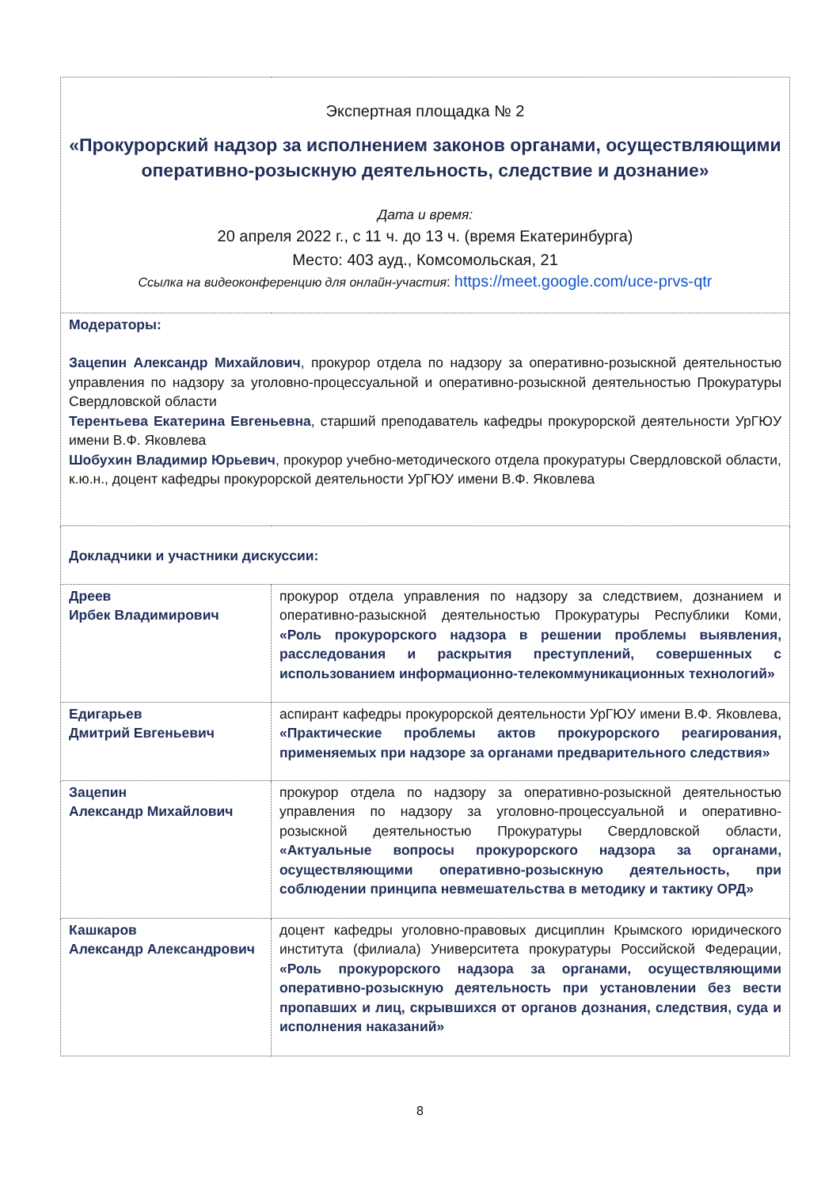| Экспертная площадка № 2 «Прокурорский надзор за исполнением законов органами, осуществляющими оперативно-розыскную деятельность, следствие и дознание» Дата и время: 20 апреля 2022 г., с 11 ч. до 13 ч. (время Екатеринбурга) Место: 403 ауд., Комсомольская, 21 Ссылка на видеоконференцию для онлайн-участия : https://meet.google.com/uce-prvs-qtr | |
| Модераторы: Зацепин Александр Михайлович , прокурор отдела по надзору за оперативно-розыскной деятельностью управления по надзору за уголовно-процессуальной и оперативно-розыскной деятельностью Прокуратуры Свердловской области Терентьева Екатерина Евгеньевна , старший преподаватель кафедры прокурорской деятельности УрГЮУ имени В.Ф. Яковлева Шобухин Владимир Юрьевич , прокурор учебно-методического отдела прокуратуры Свердловской области, к.ю.н., доцент кафедры прокурорской деятельности УрГЮУ имени В.Ф. Яковлева | |
| Докладчики и участники дискуссии: | |
| Дреев Ирбек Владимирович | прокурор отдела управления по надзору за следствием, дознанием и оперативно-разыскной деятельностью Прокуратуры Республики Коми, «Роль прокурорского надзора в решении проблемы выявления, расследования и раскрытия преступлений, совершенных с использованием информационно-телекоммуникационных технологий» |
| Едигарьев Дмитрий Евгеньевич | аспирант кафедры прокурорской деятельности УрГЮУ имени В.Ф. Яковлева, «Практические проблемы актов прокурорского реагирования, применяемых при надзоре за органами предварительного следствия» |
| Зацепин Александр Михайлович | прокурор отдела по надзору за оперативно-розыскной деятельностью управления по надзору за уголовно-процессуальной и оперативно-розыскной деятельностью Прокуратуры Свердловской области, «Актуальные вопросы прокурорского надзора за органами, осуществляющими оперативно-розыскную деятельность, при соблюдении принципа невмешательства в методику и тактику ОРД» |
| Кашкаров Александр Александрович | доцент кафедры уголовно-правовых дисциплин Крымского юридического института (филиала) Университета прокуратуры Российской Федерации, «Роль прокурорского надзора за органами, осуществляющими оперативно-розыскную деятельность при установлении без вести пропавших и лиц, скрывшихся от органов дознания, следствия, суда и исполнения наказаний» |
8